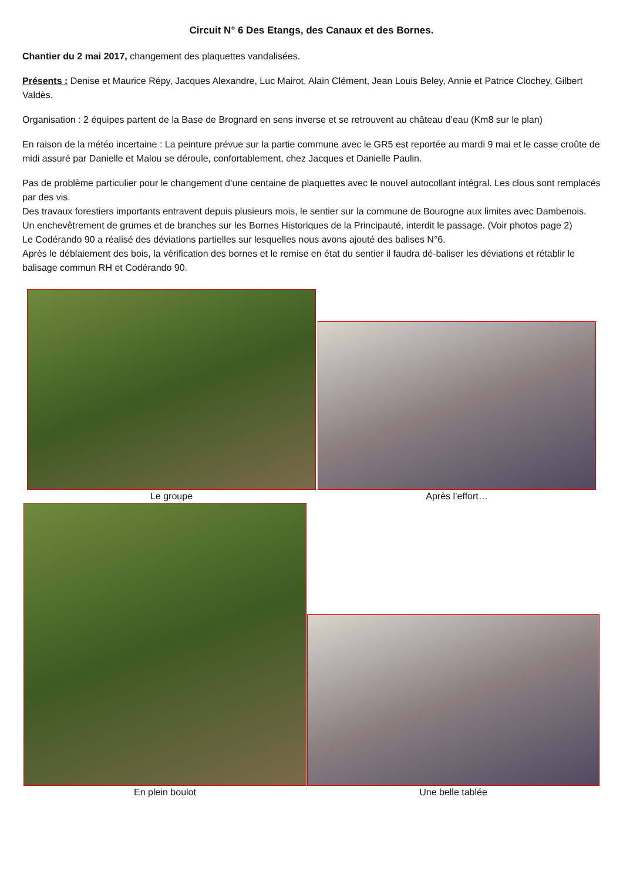Circuit N° 6 Des Etangs, des Canaux et des Bornes.
Chantier du 2 mai 2017, changement des plaquettes vandalisées.
Présents : Denise et Maurice Répy, Jacques Alexandre, Luc Mairot, Alain Clément, Jean Louis Beley, Annie et Patrice Clochey, Gilbert Valdès.
Organisation : 2 équipes partent de la Base de Brognard en sens inverse et se retrouvent au château d’eau (Km8 sur le plan)
En raison de la météo incertaine : La peinture prévue sur la partie commune avec le GR5 est reportée au mardi 9 mai et le casse croûte de midi assuré par Danielle et Malou se déroule, confortablement, chez Jacques et Danielle Paulin.
Pas de problème particulier pour le changement d’une centaine de plaquettes avec le nouvel autocollant intégral. Les clous sont remplacés par des vis.
Des travaux forestiers importants entravent depuis plusieurs mois, le sentier sur la commune de Bourogne aux limites avec Dambenois. Un enchevêtrement de grumes et de branches sur les Bornes Historiques de la Principauté, interdit le passage. (Voir photos page 2)
Le Codérando 90 a réalisé des déviations partielles sur lesquelles nous avons ajouté des balises N°6.
Après le déblaiement des bois, la vérification des bornes et le remise en état du sentier il faudra dé-baliser les déviations et rétablir le balisage commun RH et Codérando 90.
Le groupe
Après l’effort…
En plein boulot
Une belle tablée